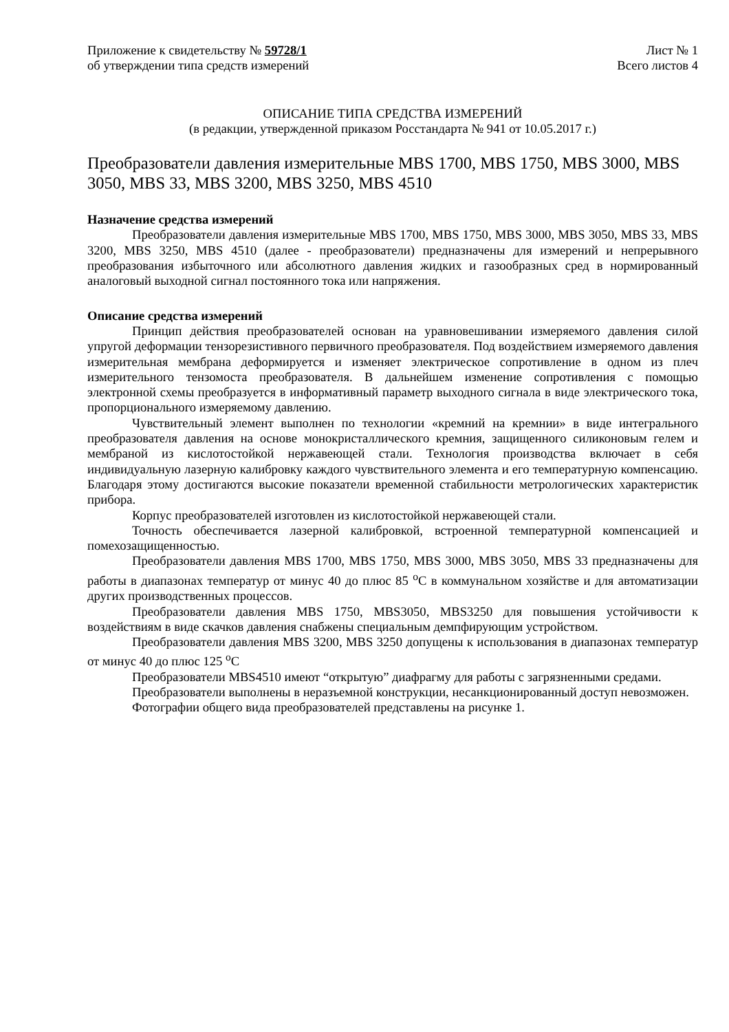Приложение к свидетельству № 59728/1
об утверждении типа средств измерений
Лист № 1
Всего листов 4
ОПИСАНИЕ ТИПА СРЕДСТВА ИЗМЕРЕНИЙ
(в редакции, утвержденной приказом Росстандарта № 941 от 10.05.2017 г.)
Преобразователи давления измерительные MBS 1700, MBS 1750, MBS 3000, MBS 3050, MBS 33, MBS 3200, MBS 3250, MBS 4510
Назначение средства измерений
Преобразователи давления измерительные MBS 1700, MBS 1750, MBS 3000, MBS 3050, MBS 33, MBS 3200, MBS 3250, MBS 4510 (далее - преобразователи) предназначены для измерений и непрерывного преобразования избыточного или абсолютного давления жидких и газообразных сред в нормированный аналоговый выходной сигнал постоянного тока или напряжения.
Описание средства измерений
Принцип действия преобразователей основан на уравновешивании измеряемого давления силой упругой деформации тензорезистивного первичного преобразователя. Под воздействием измеряемого давления измерительная мембрана деформируется и изменяет электрическое сопротивление в одном из плеч измерительного тензомоста преобразователя. В дальнейшем изменение сопротивления с помощью электронной схемы преобразуется в информативный параметр выходного сигнала в виде электрического тока, пропорционального измеряемому давлению.
Чувствительный элемент выполнен по технологии «кремний на кремнии» в виде интегрального преобразователя давления на основе монокристаллического кремния, защищенного силиконовым гелем и мембраной из кислотостойкой нержавеющей стали. Технология производства включает в себя индивидуальную лазерную калибровку каждого чувствительного элемента и его температурную компенсацию. Благодаря этому достигаются высокие показатели временной стабильности метрологических характеристик прибора.
Корпус преобразователей изготовлен из кислотостойкой нержавеющей стали.
Точность обеспечивается лазерной калибровкой, встроенной температурной компенсацией и помехозащищенностью.
Преобразователи давления MBS 1700, MBS 1750, MBS 3000, MBS 3050, MBS 33 предназначены для работы в диапазонах температур от минус 40 до плюс 85 <sup>o</sup>C в коммунальном хозяйстве и для автоматизации других производственных процессов.
Преобразователи давления MBS 1750, MBS3050, MBS3250 для повышения устойчивости к воздействиям в виде скачков давления снабжены специальным демпфирующим устройством.
Преобразователи давления MBS 3200, MBS 3250 допущены к использования в диапазонах температур от минус 40 до плюс 125 <sup>o</sup>C
Преобразователи MBS4510 имеют “открытую” диафрагму для работы с загрязненными средами.
Преобразователи выполнены в неразъемной конструкции, несанкционированный доступ невозможен.
Фотографии общего вида преобразователей представлены на рисунке 1.